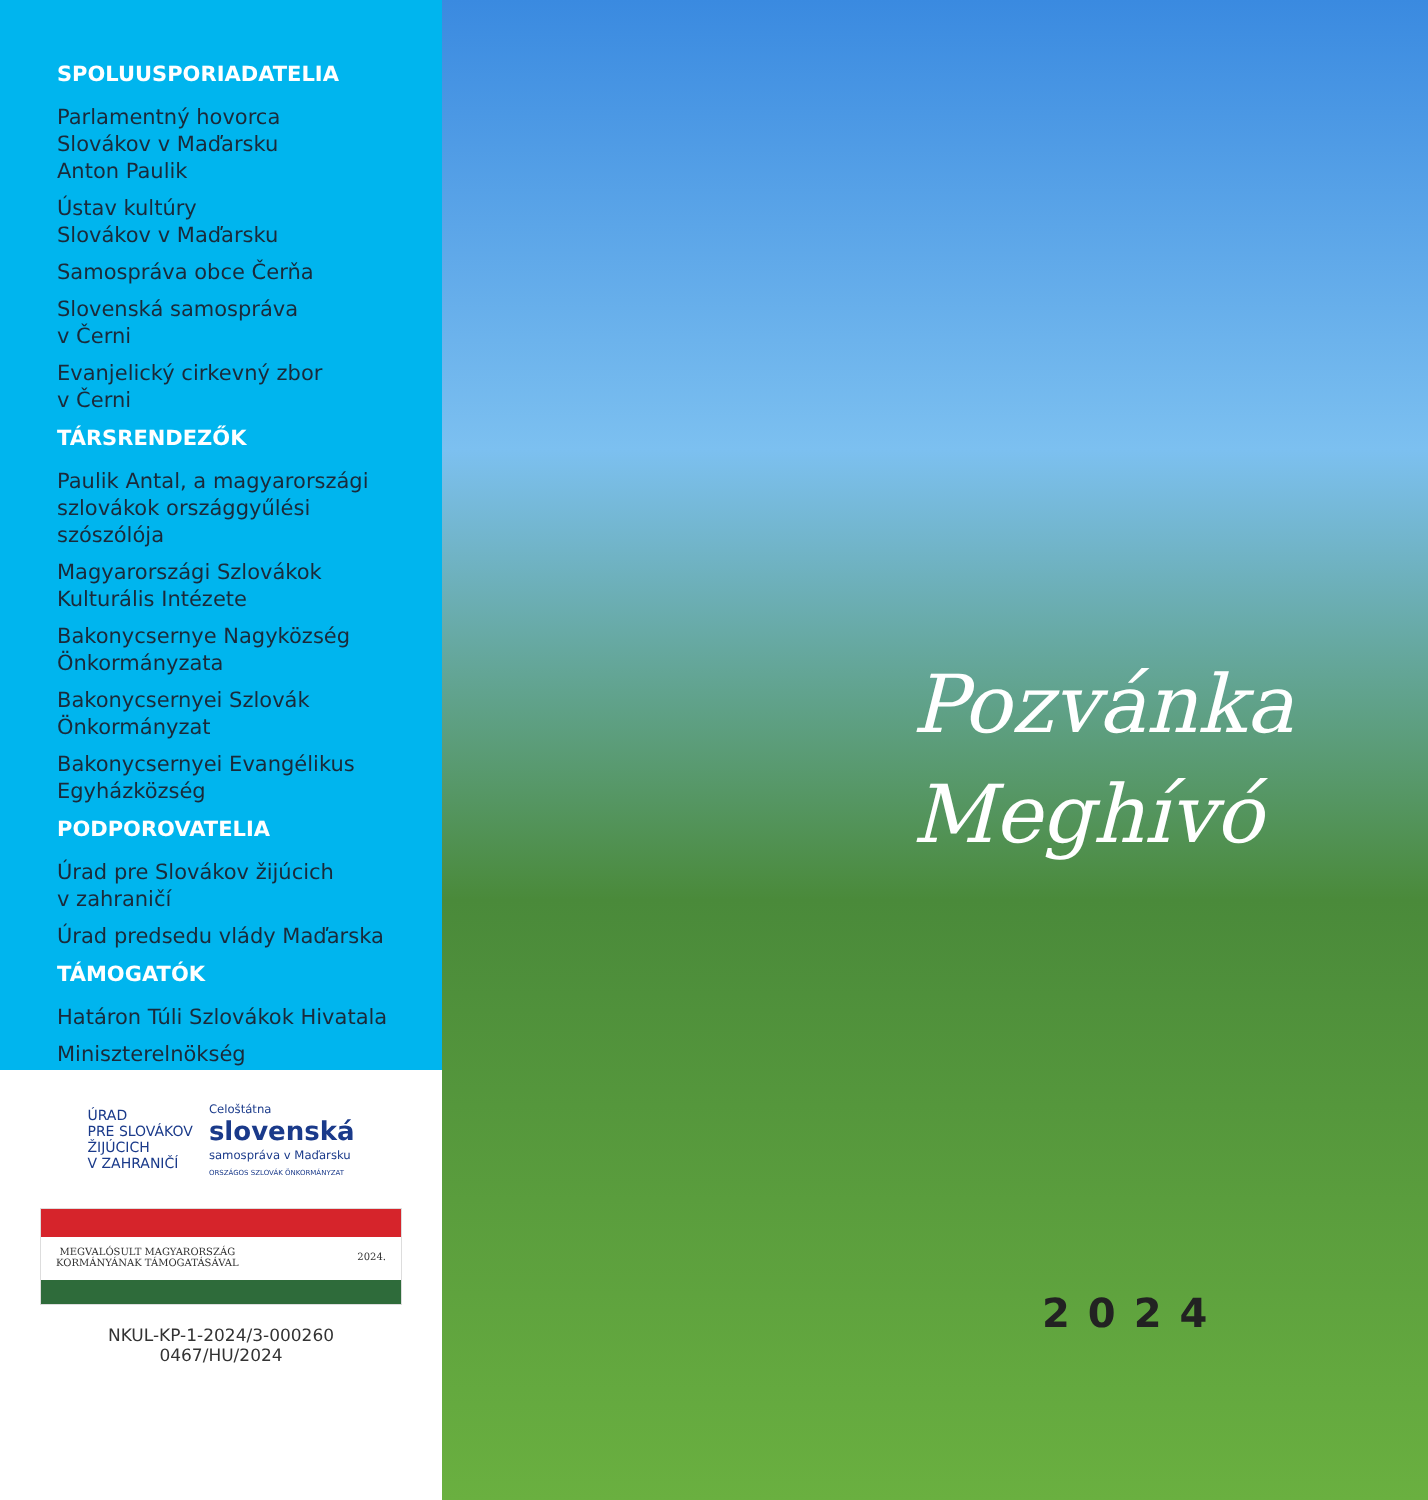SPOLUUSPORIADATELIA
Parlamentný hovorca
Slovákov v Maďarsku
Anton Paulik
Ústav kultúry
Slovákov v Maďarsku
Samospráva obce Čerňa
Slovenská samospráva
v Černi
Evanjelický cirkevný zbor
v Černi
TÁRSRENDEZŐK
Paulik Antal, a magyarországi szlovákok országgyűlési szószólója
Magyarországi Szlovákok Kulturális Intézete
Bakonycsernye Nagyközség Önkormányzata
Bakonycsernyei Szlovák Önkormányzat
Bakonycsernyei Evangélikus Egyházközség
PODPOROVATELIA
Úrad pre Slovákov žijúcich
v zahraničí
Úrad predsedu vlády Maďarska
TÁMOGATÓK
Határon Túli Szlovákok Hivatala
Miniszterelnökség
ÚRAD
PRE SLOVÁKOV
ŽIJÚCICH
V ZAHRANIČÍ
Celoštátna
slovenská
samospráva v Maďarsku
ORSZÁGOS SZLOVÁK ÖNKORMÁNYZAT
MEGVALÓSULT MAGYARORSZÁG
KORMÁNYÁNAK TÁMOGATÁSÁVAL 2024.
NKUL-KP-1-2024/3-000260
0467/HU/2024
Pozvánka
Meghívó
2024